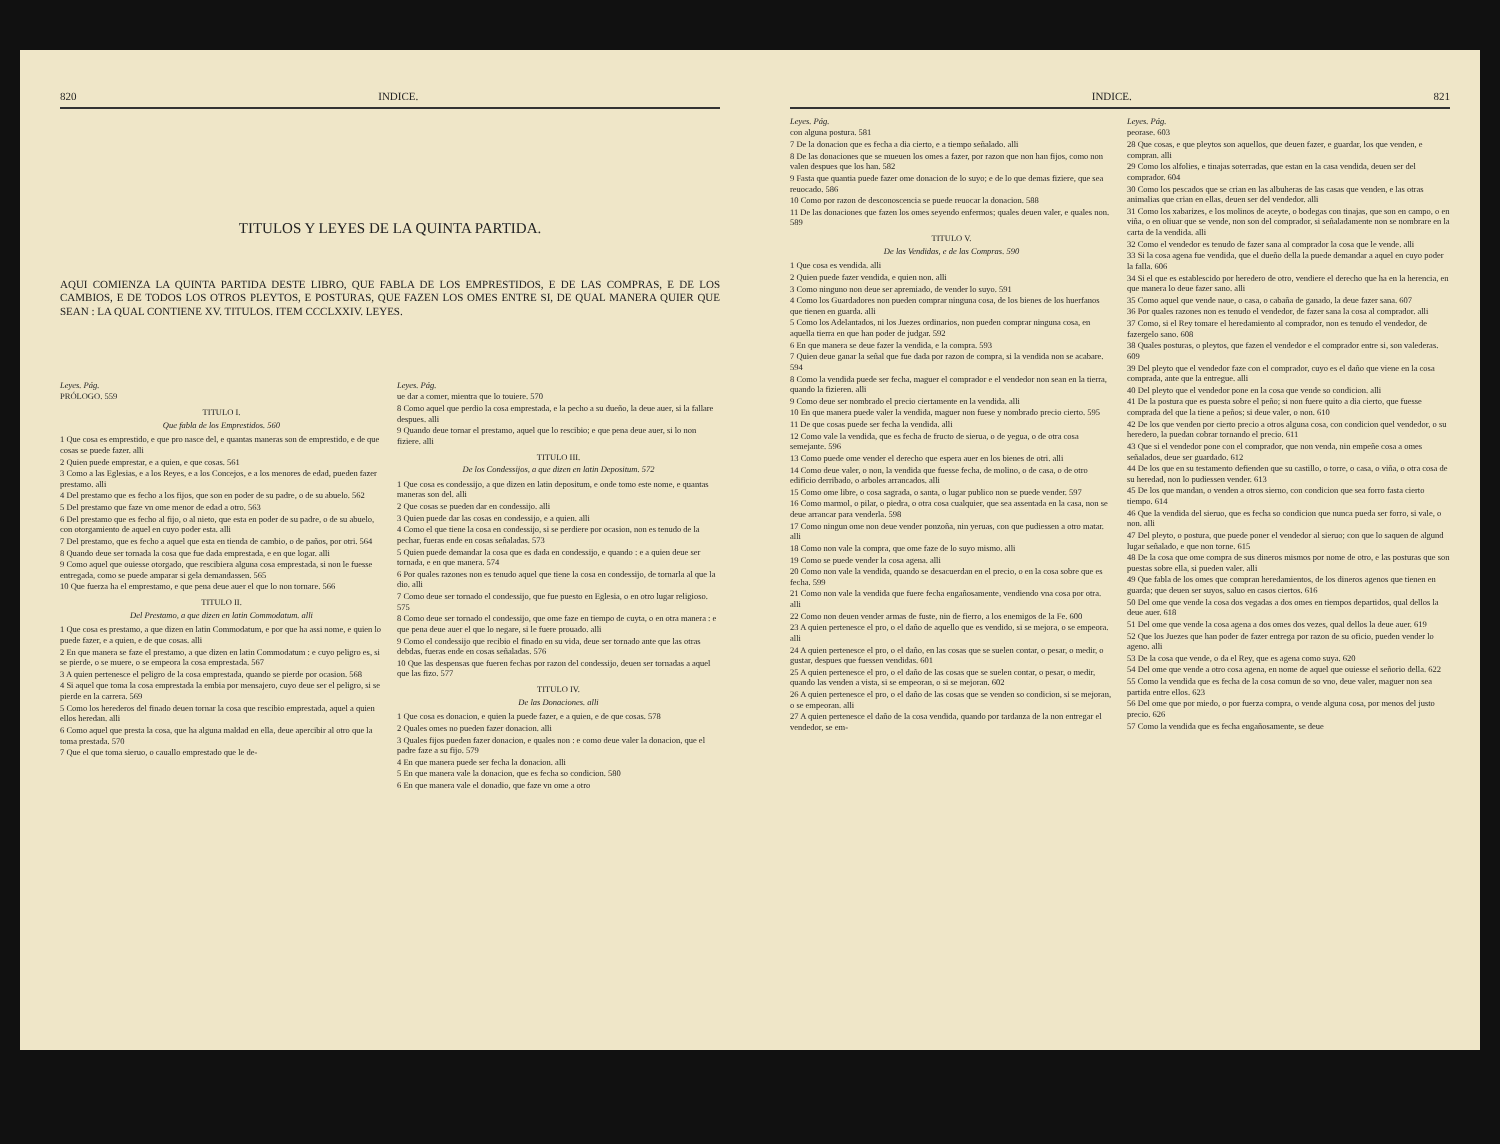820 INDICE.
TITULOS Y LEYES DE LA QUINTA PARTIDA.
AQUI COMIENZA LA QUINTA PARTIDA DESTE LIBRO, QUE FABLA DE LOS EMPRESTIDOS, E DE LAS COMPRAS, E DE LOS CAMBIOS, E DE TODOS LOS OTROS PLEYTOS, E POSTURAS, QUE FAZEN LOS OMES ENTRE SI, DE QUAL MANERA QUIER QUE SEAN : LA QUAL CONTIENE XV. TITULOS. ITEM CCCLXXIV. LEYES.
Leyes. Pág.
PRÓLOGO. 559
TITULO I.
Que fabla de los Emprestidos. 560
1 Que cosa es emprestido, e que pro nasce del, e quantas maneras son de emprestido, e de que cosas se puede fazer. alli
2 Quien puede emprestar, e a quien, e que cosas. 561
3 Como a las Eglesias, e a los Reyes, e a los Concejos, e a los menores de edad, pueden fazer prestamo. alli
4 Del prestamo que es fecho a los fijos, que son en poder de su padre, o de su abuelo. 562
5 Del prestamo que faze vn ome menor de edad a otro. 563
6 Del prestamo que es fecho al fijo, o al nieto, que esta en poder de su padre, o de su abuelo, con otorgamiento de aquel en cuyo poder esta. alli
7 Del prestamo, que es fecho a aquel que esta en tienda de cambio, o de paños, por otri. 564
8 Quando deue ser tornada la cosa que fue dada emprestada, e en que logar. alli
9 Como aquel que ouiesse otorgado, que rescibiera alguna cosa emprestada, si non le fuesse entregada, como se puede amparar si gela demandassen. 565
10 Que fuerza ha el emprestamo, e que pena deue auer el que lo non tornare. 566
TITULO II.
Del Prestamo, a que dizen en latin Commodatum. alli
1 Que cosa es prestamo, a que dizen en latin Commodatum, e por que ha assi nome, e quien lo puede fazer, e a quien, e de que cosas. alli
2 En que manera se faze el prestamo, a que dizen en latin Commodatum : e cuyo peligro es, si se pierde, o se muere, o se empeora la cosa emprestada. 567
3 A quien pertenesce el peligro de la cosa emprestada, quando se pierde por ocasion. 568
4 Si aquel que toma la cosa emprestada la embia por mensajero, cuyo deue ser el peligro, si se pierde en la carrera. 569
5 Como los herederos del finado deuen tornar la cosa que rescibio emprestada, aquel a quien ellos heredan. alli
6 Como aquel que presta la cosa, que ha alguna maldad en ella, deue apercibir al otro que la toma prestada. 570
7 Que el que toma sieruo, o cauallo emprestado que le de-
Leyes. Pág.
ue dar a comer, mientra que lo touiere. 570
8 Como aquel que perdio la cosa emprestada, e la pecho a su dueño, la deue auer, si la fallare despues. alli
9 Quando deue tornar el prestamo, aquel que lo rescibio; e que pena deue auer, si lo non fiziere. alli
TITULO III.
De los Condessijos, a que dizen en latin Depositum. 572
1 Que cosa es condessijo, a que dizen en latin depositum, e onde tomo este nome, e quantas maneras son del. alli
2 Que cosas se pueden dar en condessijo. alli
3 Quien puede dar las cosas en condessijo, e a quien. alli
4 Como el que tiene la cosa en condessijo, si se perdiere por ocasion, non es tenudo de la pechar, fueras ende en cosas señaladas. 573
5 Quien puede demandar la cosa que es dada en condessijo, e quando : e a quien deue ser tornada, e en que manera. 574
6 Por quales razones non es tenudo aquel que tiene la cosa en condessijo, de tornarla al que la dio. alli
7 Como deue ser tornado el condessijo, que fue puesto en Eglesia, o en otro lugar religioso. 575
8 Como deue ser tornado el condessijo, que ome faze en tiempo de cuyta, o en otra manera : e que pena deue auer el que lo negare, si le fuere prouado. alli
9 Como el condessijo que recibio el finado en su vida, deue ser tornado ante que las otras debdas, fueras ende en cosas señaladas. 576
10 Que las despensas que fueren fechas por razon del condessijo, deuen ser tornadas a aquel que las fizo. 577
TITULO IV.
De las Donaciones. alli
1 Que cosa es donacion, e quien la puede fazer, e a quien, e de que cosas. 578
2 Quales omes no pueden fazer donacion. alli
3 Quales fijos pueden fazer donacion, e quales non : e como deue valer la donacion, que el padre faze a su fijo. 579
4 En que manera puede ser fecha la donacion. alli
5 En que manera vale la donacion, que es fecha so condicion. 580
6 En que manera vale el donadio, que faze vn ome a otro
INDICE. 821
Leyes. Pág.
con alguna postura. 581
7 De la donacion que es fecha a dia cierto, e a tiempo señalado. alli
8 De las donaciones que se mueuen los omes a fazer, por razon que non han fijos, como non valen despues que los han. 582
9 Fasta que quantia puede fazer ome donacion de lo suyo; e de lo que demas fiziere, que sea reuocado. 586
10 Como por razon de desconoscencia se puede reuocar la donacion. 588
11 De las donaciones que fazen los omes seyendo enfermos; quales deuen valer, e quales non. 589
TITULO V.
De las Vendidas, e de las Compras. 590
1 Que cosa es vendida. alli
2 Quien puede fazer vendida, e quien non. alli
3 Como ninguno non deue ser apremiado, de vender lo suyo. 591
4 Como los Guardadores non pueden comprar ninguna cosa, de los bienes de los huerfanos que tienen en guarda. alli
5 Como los Adelantados, ni los Juezes ordinarios, non pueden comprar ninguna cosa, en aquella tierra en que han poder de judgar. 592
6 En que manera se deue fazer la vendida, e la compra. 593
7 Quien deue ganar la señal que fue dada por razon de compra, si la vendida non se acabare. 594
8 Como la vendida puede ser fecha, maguer el comprador e el vendedor non sean en la tierra, quando la fizieren. alli
9 Como deue ser nombrado el precio ciertamente en la vendida. alli
10 En que manera puede valer la vendida, maguer non fuese y nombrado precio cierto. 595
11 De que cosas puede ser fecha la vendida. alli
12 Como vale la vendida, que es fecha de fructo de sierua, o de yegua, o de otra cosa semejante. 596
13 Como puede ome vender el derecho que espera auer en los bienes de otri. alli
14 Como deue valer, o non, la vendida que fuesse fecha, de molino, o de casa, o de otro edificio derribado, o arboles arrancados. alli
15 Como ome libre, o cosa sagrada, o santa, o lugar publico non se puede vender. 597
16 Como marmol, o pilar, o piedra, o otra cosa cualquier, que sea assentada en la casa, non se deue arrancar para venderla. 598
17 Como ningun ome non deue vender ponzoña, nin yeruas, con que pudiessen a otro matar. alli
18 Como non vale la compra, que ome faze de lo suyo mismo. alli
19 Como se puede vender la cosa agena. alli
20 Como non vale la vendida, quando se desacuerdan en el precio, o en la cosa sobre que es fecha. 599
21 Como non vale la vendida que fuere fecha engañosamente, vendiendo vna cosa por otra. alli
22 Como non deuen vender armas de fuste, nin de fierro, a los enemigos de la Fe. 600
23 A quien pertenesce el pro, o el daño de aquello que es vendido, si se mejora, o se empeora. alli
24 A quien pertenesce el pro, o el daño, en las cosas que se suelen contar, o pesar, o medir, o gustar, despues que fuessen vendidas. 601
25 A quien pertenesce el pro, o el daño de las cosas que se suelen contar, o pesar, o medir, quando las venden a vista, si se empeoran, o si se mejoran. 602
26 A quien pertenesce el pro, o el daño de las cosas que se venden so condicion, si se mejoran, o se empeoran. alli
27 A quien pertenesce el daño de la cosa vendida, quando por tardanza de la non entregar el vendedor, se em-
Leyes. Pág.
peorase. 603
28 Que cosas, e que pleytos son aquellos, que deuen fazer, e guardar, los que venden, e compran. alli
29 Como los alfolies, e tinajas soterradas, que estan en la casa vendida, deuen ser del comprador. 604
30 Como los pescados que se crian en las albuheras de las casas que venden, e las otras animalias que crian en ellas, deuen ser del vendedor. alli
31 Como los xabarizes, e los molinos de aceyte, o bodegas con tinajas, que son en campo, o en viña, o en oliuar que se vende, non son del comprador, si señaladamente non se nombrare en la carta de la vendida. alli
32 Como el vendedor es tenudo de fazer sana al comprador la cosa que le vende. alli
33 Si la cosa agena fue vendida, que el dueño della la puede demandar a aquel en cuyo poder la falla. 606
34 Si el que es establescido por heredero de otro, vendiere el derecho que ha en la herencia, en que manera lo deue fazer sano. alli
35 Como aquel que vende naue, o casa, o cabaña de ganado, la deue fazer sana. 607
36 Por quales razones non es tenudo el vendedor, de fazer sana la cosa al comprador. alli
37 Como, si el Rey tomare el heredamiento al comprador, non es tenudo el vendedor, de fazergelo sano. 608
38 Quales posturas, o pleytos, que fazen el vendedor e el comprador entre si, son valederas. 609
39 Del pleyto que el vendedor faze con el comprador, cuyo es el daño que viene en la cosa comprada, ante que la entregue. alli
40 Del pleyto que el vendedor pone en la cosa que vende so condicion. alli
41 De la postura que es puesta sobre el peño; si non fuere quito a dia cierto, que fuesse comprada del que la tiene a peños; si deue valer, o non. 610
42 De los que venden por cierto precio a otros alguna cosa, con condicion quel vendedor, o su heredero, la puedan cobrar tornando el precio. 611
43 Que si el vendedor pone con el comprador, que non venda, nin empeñe cosa a omes señalados, deue ser guardado. 612
44 De los que en su testamento defienden que su castillo, o torre, o casa, o viña, o otra cosa de su heredad, non lo pudiessen vender. 613
45 De los que mandan, o venden a otros sierno, con condicion que sea forro fasta cierto tiempo. 614
46 Que la vendida del sieruo, que es fecha so condicion que nunca pueda ser forro, si vale, o non. alli
47 Del pleyto, o postura, que puede poner el vendedor al sieruo; con que lo saquen de algund lugar señalado, e que non torne. 615
48 De la cosa que ome compra de sus dineros mismos por nome de otro, e las posturas que son puestas sobre ella, si pueden valer. alli
49 Que fabla de los omes que compran heredamientos, de los dineros agenos que tienen en guarda; que deuen ser suyos, saluo en casos ciertos. 616
50 Del ome que vende la cosa dos vegadas a dos omes en tiempos departidos, qual dellos la deue auer. 618
51 Del ome que vende la cosa agena a dos omes dos vezes, qual dellos la deue auer. 619
52 Que los Juezes que han poder de fazer entrega por razon de su oficio, pueden vender lo ageno. alli
53 De la cosa que vende, o da el Rey, que es agena como suya. 620
54 Del ome que vende a otro cosa agena, en nome de aquel que ouiesse el señorio della. 622
55 Como la vendida que es fecha de la cosa comun de so vno, deue valer, maguer non sea partida entre ellos. 623
56 Del ome que por miedo, o por fuerza compra, o vende alguna cosa, por menos del justo precio. 626
57 Como la vendida que es fecha engañosamente, se deue